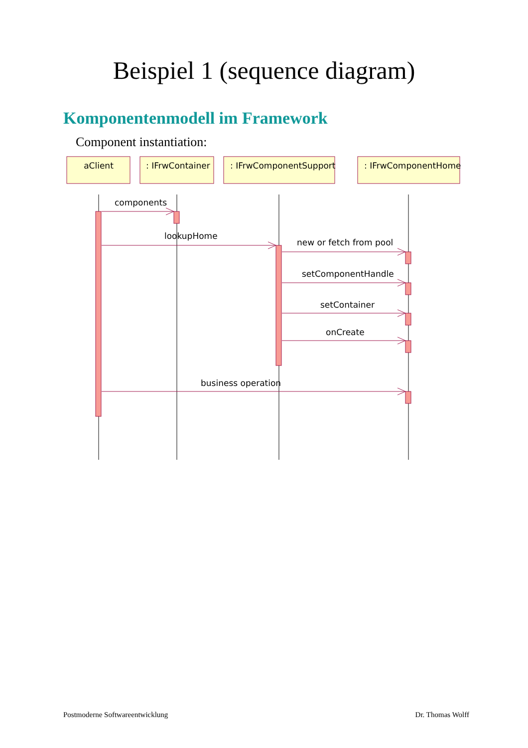Beispiel 1 (sequence diagram)
Komponentenmodell im Framework
Component instantiation:
aClient
: IFrwContainer
: IFrwComponentSupport
: IFrwComponentHome
components
lookupHome
new or fetch from pool
setComponentHandle
setContainer
onCreate
business operation
Postmoderne Softwareentwicklung Dr. Thomas Wolff